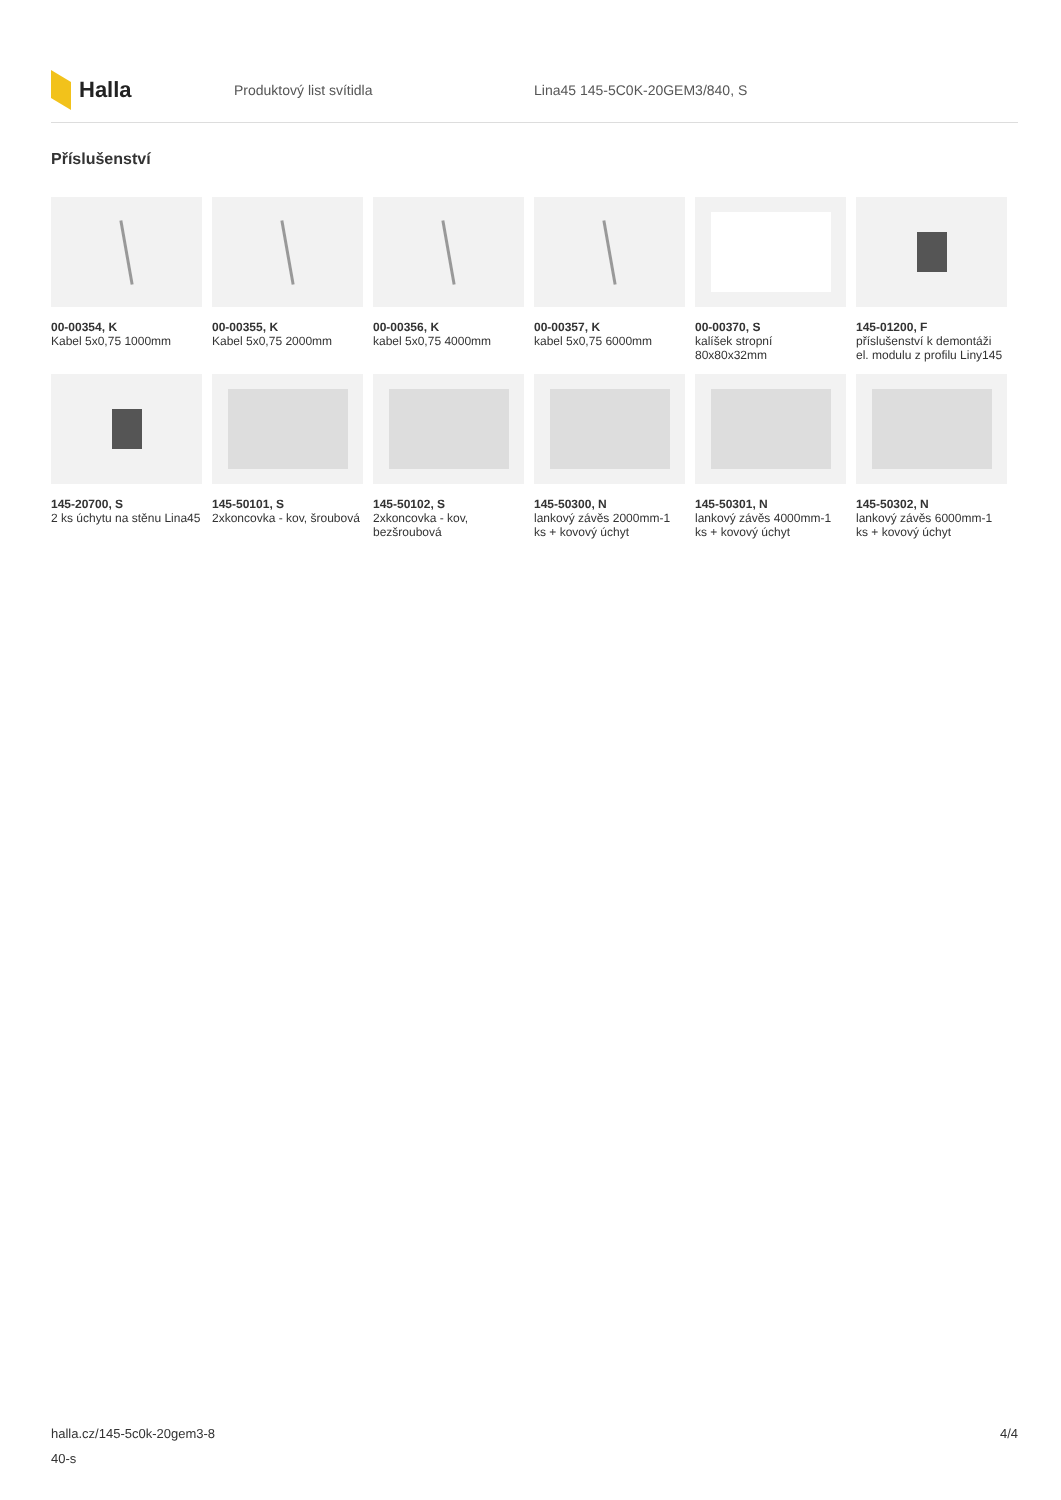Halla
Produktový list svítidla Lina45 145-5C0K-20GEM3/840, S
Příslušenství
00-00354, K
Kabel 5x0,75 1000mm
00-00355, K
Kabel 5x0,75 2000mm
00-00356, K
kabel 5x0,75 4000mm
00-00357, K
kabel 5x0,75 6000mm
00-00370, S
kalíšek stropní 80x80x32mm
145-01200, F
příslušenství k demontáži el. modulu z profilu Liny145
145-20700, S
2 ks úchytu na stěnu Lina45
145-50101, S
2xkoncovka - kov, šroubová
145-50102, S
2xkoncovka - kov, bezšroubová
145-50300, N
lankový závěs 2000mm-1 ks + kovový úchyt
145-50301, N
lankový závěs 4000mm-1 ks + kovový úchyt
145-50302, N
lankový závěs 6000mm-1 ks + kovový úchyt
halla.cz/145-5c0k-20gem3-8
40-s
4/4